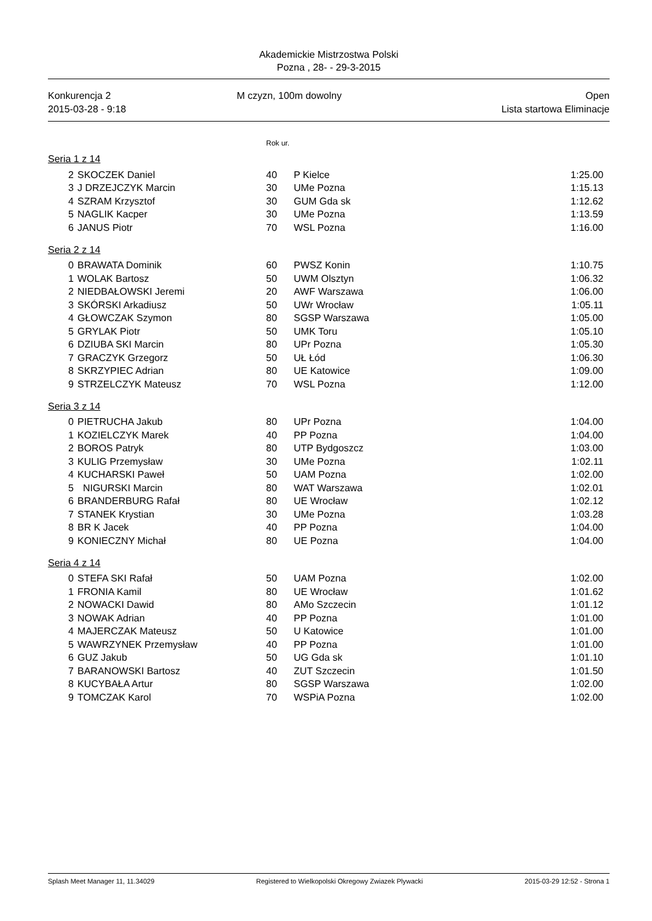Akademickie Mistrzostwa Polski
Pozna , 28- - 29-3-2015
Konkurencja 2
2015-03-28 - 9:18
M czyzn, 100m dowolny Open
Lista startowa Eliminacje
Rok ur.
Seria 1 z 14
| 2 | SKOCZEK Daniel | 40 | P Kielce | 1:25.00 |
| 3 | J DRZEJCZYK Marcin | 30 | UMe Pozna | 1:15.13 |
| 4 | SZRAM Krzysztof | 30 | GUM Gda sk | 1:12.62 |
| 5 | NAGLIK Kacper | 30 | UMe Pozna | 1:13.59 |
| 6 | JANUS Piotr | 70 | WSL Pozna | 1:16.00 |
Seria 2 z 14
| 0 | BRAWATA Dominik | 60 | PWSZ Konin | 1:10.75 |
| 1 | WOLAK Bartosz | 50 | UWM Olsztyn | 1:06.32 |
| 2 | NIEDBAŁOWSKI Jeremi | 20 | AWF Warszawa | 1:06.00 |
| 3 | SKÓRSKI Arkadiusz | 50 | UWr Wrocław | 1:05.11 |
| 4 | GŁOWCZAK Szymon | 80 | SGSP Warszawa | 1:05.00 |
| 5 | GRYLAK Piotr | 50 | UMK Toru | 1:05.10 |
| 6 | DZIUBA SKI Marcin | 80 | UPr Pozna | 1:05.30 |
| 7 | GRACZYK Grzegorz | 50 | UŁ Łód | 1:06.30 |
| 8 | SKRZYPIEC Adrian | 80 | UE Katowice | 1:09.00 |
| 9 | STRZELCZYK Mateusz | 70 | WSL Pozna | 1:12.00 |
Seria 3 z 14
| 0 | PIETRUCHA Jakub | 80 | UPr Pozna | 1:04.00 |
| 1 | KOZIELCZYK Marek | 40 | PP Pozna | 1:04.00 |
| 2 | BOROS Patryk | 80 | UTP Bydgoszcz | 1:03.00 |
| 3 | KULIG Przemysław | 30 | UMe Pozna | 1:02.11 |
| 4 | KUCHARSKI Paweł | 50 | UAM Pozna | 1:02.00 |
| 5 | NIGURSKI Marcin | 80 | WAT Warszawa | 1:02.01 |
| 6 | BRANDERBURG Rafał | 80 | UE Wrocław | 1:02.12 |
| 7 | STANEK Krystian | 30 | UMe Pozna | 1:03.28 |
| 8 | BR K Jacek | 40 | PP Pozna | 1:04.00 |
| 9 | KONIECZNY Michał | 80 | UE Pozna | 1:04.00 |
Seria 4 z 14
| 0 | STEFA SKI Rafał | 50 | UAM Pozna | 1:02.00 |
| 1 | FRONIA Kamil | 80 | UE Wrocław | 1:01.62 |
| 2 | NOWACKI Dawid | 80 | AMo Szczecin | 1:01.12 |
| 3 | NOWAK Adrian | 40 | PP Pozna | 1:01.00 |
| 4 | MAJERCZAK Mateusz | 50 | U Katowice | 1:01.00 |
| 5 | WAWRZYNEK Przemysław | 40 | PP Pozna | 1:01.00 |
| 6 | GUZ Jakub | 50 | UG Gda sk | 1:01.10 |
| 7 | BARANOWSKI Bartosz | 40 | ZUT Szczecin | 1:01.50 |
| 8 | KUCYBAŁA Artur | 80 | SGSP Warszawa | 1:02.00 |
| 9 | TOMCZAK Karol | 70 | WSPiA Pozna | 1:02.00 |
Splash Meet Manager 11, 11.34029 Registered to Wielkopolski Okregowy Zwiazek Plywacki 2015-03-29 12:52 - Strona 1